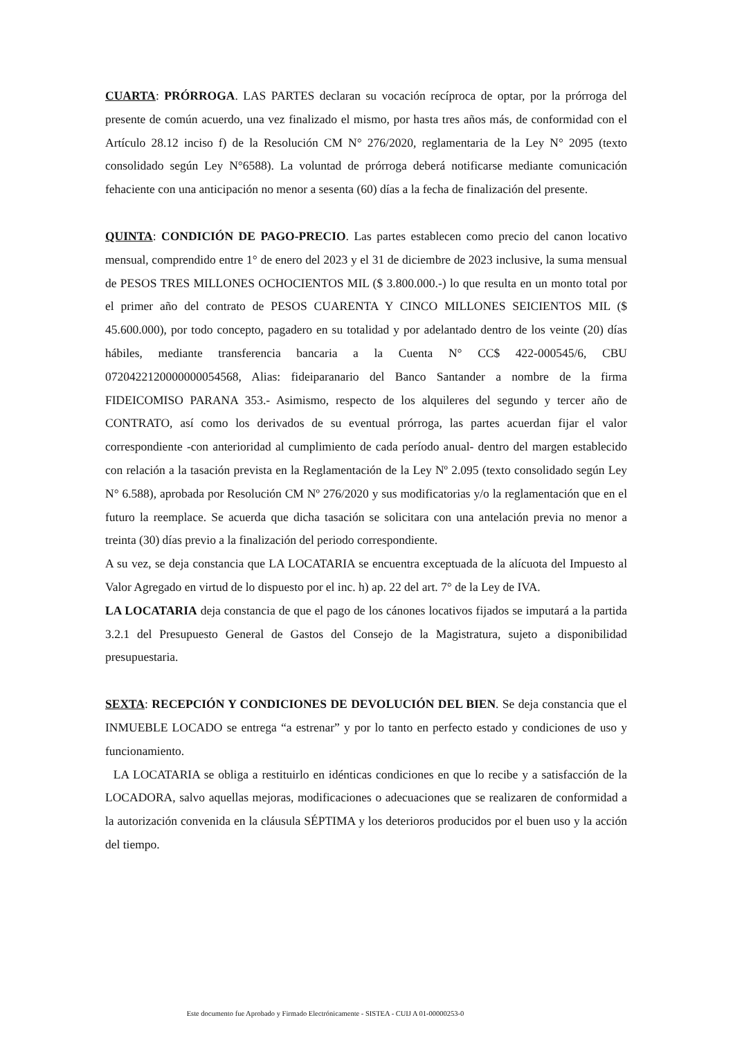CUARTA: PRÓRROGA. LAS PARTES declaran su vocación recíproca de optar, por la prórroga del presente de común acuerdo, una vez finalizado el mismo, por hasta tres años más, de conformidad con el Artículo 28.12 inciso f) de la Resolución CM N° 276/2020, reglamentaria de la Ley N° 2095 (texto consolidado según Ley N°6588). La voluntad de prórroga deberá notificarse mediante comunicación fehaciente con una anticipación no menor a sesenta (60) días a la fecha de finalización del presente.
QUINTA: CONDICIÓN DE PAGO-PRECIO. Las partes establecen como precio del canon locativo mensual, comprendido entre 1° de enero del 2023 y el 31 de diciembre de 2023 inclusive, la suma mensual de PESOS TRES MILLONES OCHOCIENTOS MIL ($ 3.800.000.-) lo que resulta en un monto total por el primer año del contrato de PESOS CUARENTA Y CINCO MILLONES SEICIENTOS MIL ($ 45.600.000), por todo concepto, pagadero en su totalidad y por adelantado dentro de los veinte (20) días hábiles, mediante transferencia bancaria a la Cuenta N° CC$ 422-000545/6, CBU 0720422120000000054568, Alias: fideiparanario del Banco Santander a nombre de la firma FIDEICOMISO PARANA 353.- Asimismo, respecto de los alquileres del segundo y tercer año de CONTRATO, así como los derivados de su eventual prórroga, las partes acuerdan fijar el valor correspondiente -con anterioridad al cumplimiento de cada período anual- dentro del margen establecido con relación a la tasación prevista en la Reglamentación de la Ley Nº 2.095 (texto consolidado según Ley N° 6.588), aprobada por Resolución CM Nº 276/2020 y sus modificatorias y/o la reglamentación que en el futuro la reemplace. Se acuerda que dicha tasación se solicitara con una antelación previa no menor a treinta (30) días previo a la finalización del periodo correspondiente.
A su vez, se deja constancia que LA LOCATARIA se encuentra exceptuada de la alícuota del Impuesto al Valor Agregado en virtud de lo dispuesto por el inc. h) ap. 22 del art. 7° de la Ley de IVA.
LA LOCATARIA deja constancia de que el pago de los cánones locativos fijados se imputará a la partida 3.2.1 del Presupuesto General de Gastos del Consejo de la Magistratura, sujeto a disponibilidad presupuestaria.
SEXTA: RECEPCIÓN Y CONDICIONES DE DEVOLUCIÓN DEL BIEN. Se deja constancia que el INMUEBLE LOCADO se entrega “a estrenar” y por lo tanto en perfecto estado y condiciones de uso y funcionamiento.
LA LOCATARIA se obliga a restituirlo en idénticas condiciones en que lo recibe y a satisfacción de la LOCADORA, salvo aquellas mejoras, modificaciones o adecuaciones que se realizaren de conformidad a la autorización convenida en la cláusula SÉPTIMA y los deterioros producidos por el buen uso y la acción del tiempo.
Este documento fue Aprobado y Firmado Electrónicamente - SISTEA - CUIJ A 01-00000253-0